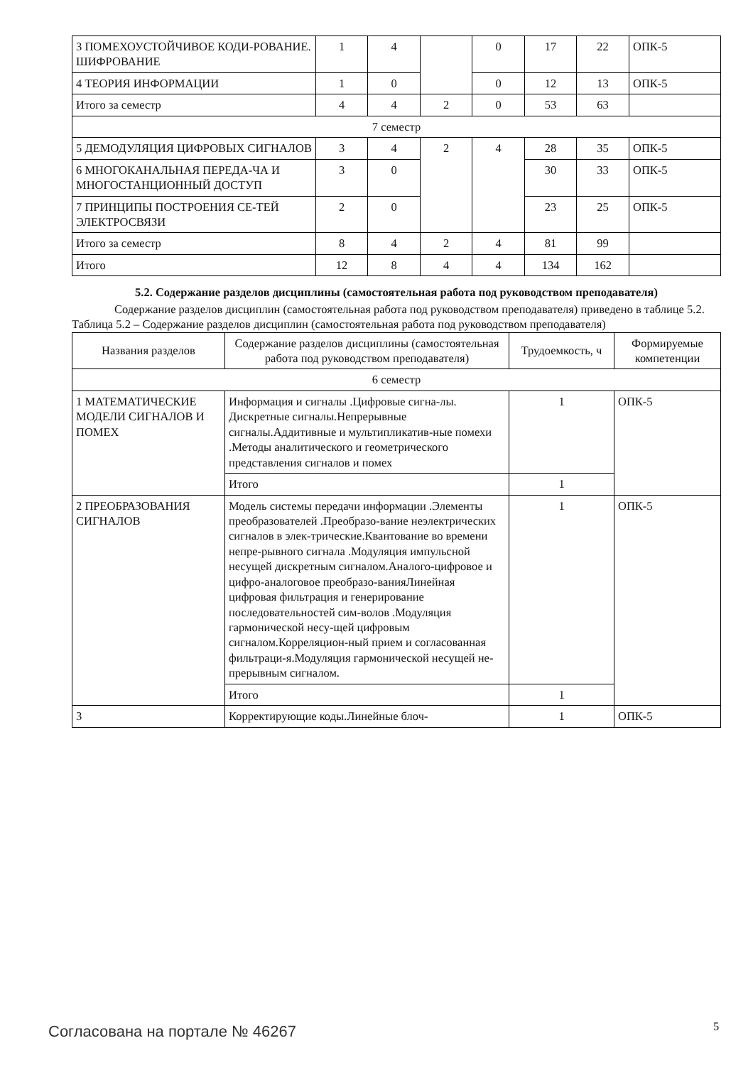| 3 ПОМЕХОУСТОЙЧИВОЕ КОДИ-РОВАНИЕ. ШИФРОВАНИЕ | 1 | 4 | | 0 | 17 | 22 | ОПК-5 |
| 4 ТЕОРИЯ ИНФОРМАЦИИ | 1 | 0 | | 0 | 12 | 13 | ОПК-5 |
| Итого за семестр | 4 | 4 | 2 | 0 | 53 | 63 | |
| 7 семестр | | | | | | | |
| 5 ДЕМОДУЛЯЦИЯ ЦИФРОВЫХ СИГНАЛОВ | 3 | 4 | 2 | 4 | 28 | 35 | ОПК-5 |
| 6 МНОГОКАНАЛЬНАЯ ПЕРЕДА-ЧА И МНОГОСТАНЦИОННЫЙ ДОСТУП | 3 | 0 | | | 30 | 33 | ОПК-5 |
| 7 ПРИНЦИПЫ ПОСТРОЕНИЯ СЕ-ТЕЙ ЭЛЕКТРОСВЯЗИ | 2 | 0 | | | 23 | 25 | ОПК-5 |
| Итого за семестр | 8 | 4 | 2 | 4 | 81 | 99 | |
| Итого | 12 | 8 | 4 | 4 | 134 | 162 | |
5.2. Содержание разделов дисциплины (самостоятельная работа под руководством преподавателя)
Содержание разделов дисциплин (самостоятельная работа под руководством преподавателя) приведено в таблице 5.2.
Таблица 5.2 – Содержание разделов дисциплин (самостоятельная работа под руководством преподавателя)
| Названия разделов | Содержание разделов дисциплины (самостоятельная работа под руководством преподавателя) | Трудоемкость, ч | Формируемые компетенции |
| --- | --- | --- | --- |
| 6 семестр | | | |
| 1 МАТЕМАТИЧЕСКИЕ МОДЕЛИ СИГНАЛОВ И ПОМЕХ | Информация и сигналы .Цифровые сигна-лы. Дискретные сигналы.Непрерывные сигналы.Аддитивные и мультипликатив-ные помехи .Методы аналитического и геометрического представления сигналов и помех | 1 | ОПК-5 |
| | Итого | 1 | |
| 2 ПРЕОБРАЗОВАНИЯ СИГНАЛОВ | Модель системы передачи информации .Элементы преобразователей .Преобразо-вание неэлектрических сигналов в элек-трические.Квантование во времени непре-рывного сигнала .Модуляция импульсной несущей дискретным сигналом.Аналого-цифровое и цифро-аналоговое преобразо-ванияЛинейная цифровая фильтрация и генерирование последовательностей сим-волов .Модуляция гармонической несу-щей цифровым сигналом.Корреляцион-ный прием и согласованная фильтраци-я.Модуляция гармонической несущей не-прерывным сигналом. | 1 | ОПК-5 |
| | Итого | 1 | |
| 3 | Корректирующие коды.Линейные блоч- | 1 | ОПК-5 |
Согласована на портале № 46267 5